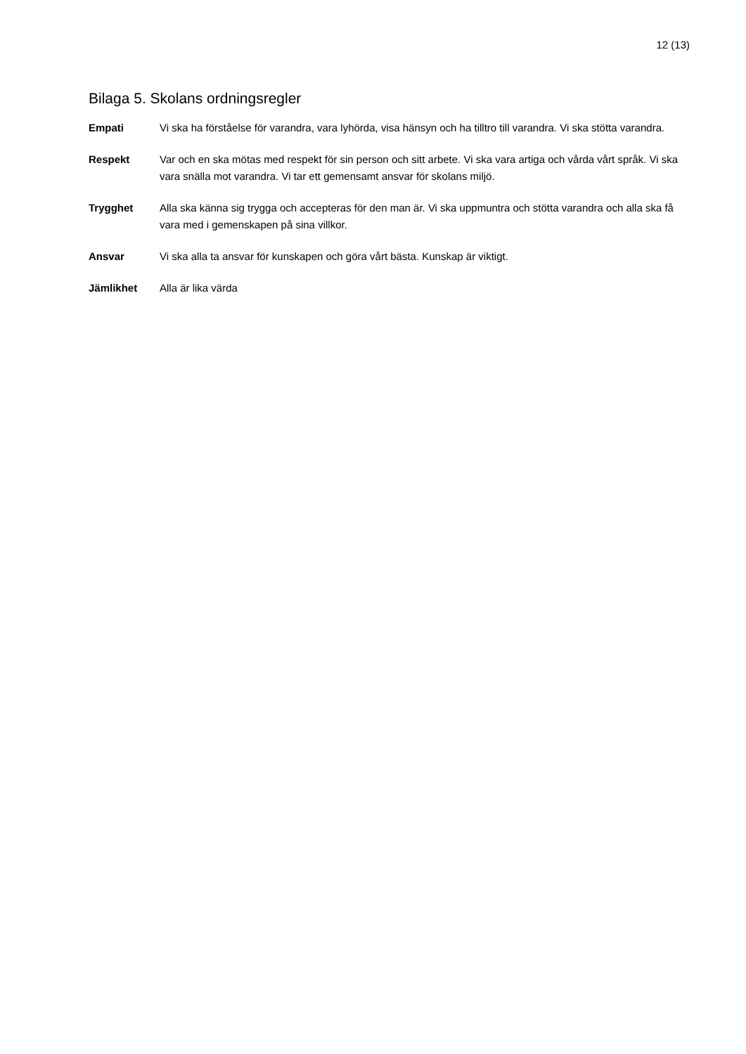12 (13)
Bilaga 5. Skolans ordningsregler
Empati Vi ska ha förståelse för varandra, vara lyhörda, visa hänsyn och ha tilltro till varandra. Vi ska stötta varandra.
Respekt Var och en ska mötas med respekt för sin person och sitt arbete. Vi ska vara artiga och vårda vårt språk. Vi ska vara snälla mot varandra. Vi tar ett gemensamt ansvar för skolans miljö.
Trygghet Alla ska känna sig trygga och accepteras för den man är. Vi ska uppmuntra och stötta varandra och alla ska få vara med i gemenskapen på sina villkor.
Ansvar Vi ska alla ta ansvar för kunskapen och göra vårt bästa. Kunskap är viktigt.
Jämlikhet Alla är lika värda